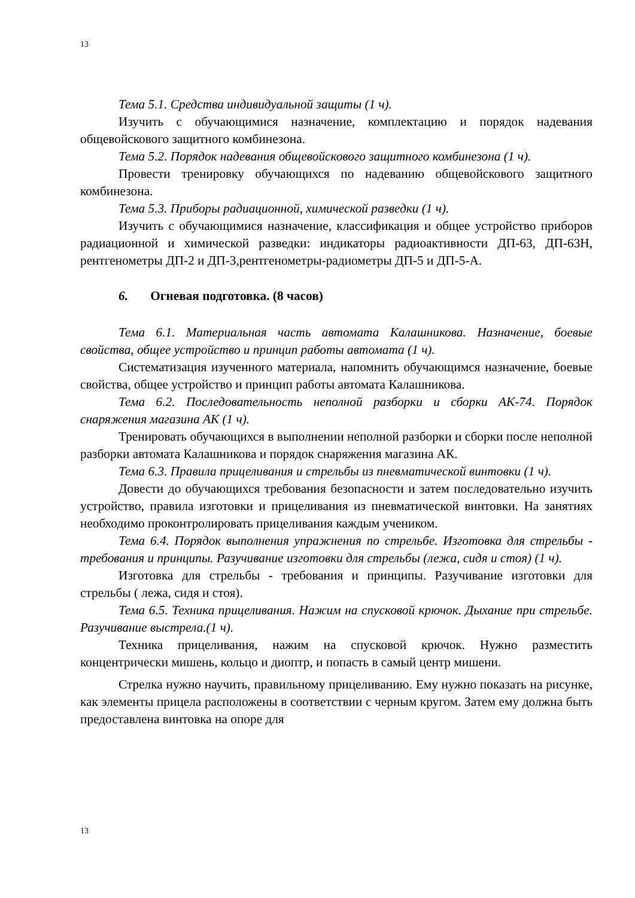13
Тема 5.1. Средства индивидуальной защиты (1 ч).
Изучить с обучающимися назначение, комплектацию и порядок надевания общевойскового защитного комбинезона.
Тема 5.2. Порядок надевания общевойскового защитного комбинезона (1 ч).
Провести тренировку обучающихся по надеванию общевойскового защитного комбинезона.
Тема 5.3. Приборы радиационной, химической разведки (1 ч).
Изучить с обучающимися назначение, классификация и общее устройство приборов радиационной и химической разведки: индикаторы радиоактивности ДП-63, ДП-63Н, рентгенометры ДП-2 и ДП-3,рентгенометры-радиометры ДП-5 и ДП-5-А.
6. Огневая подготовка. (8 часов)
Тема 6.1. Материальная часть автомата Калашникова. Назначение, боевые свойства, общее устройство и принцип работы автомата (1 ч).
Систематизация изученного материала, напомнить обучающимся назначение, боевые свойства, общее устройство и принцип работы автомата Калашникова.
Тема 6.2. Последовательность неполной разборки и сборки АК-74. Порядок снаряжения магазина АК (1 ч).
Тренировать обучающихся в выполнении неполной разборки и сборки после неполной разборки автомата Калашникова и порядок снаряжения магазина АК.
Тема 6.3. Правила прицеливания и стрельбы из пневматической винтовки (1 ч).
Довести до обучающихся требования безопасности и затем последовательно изучить устройство, правила изготовки и прицеливания из пневматической винтовки. На занятиях необходимо проконтролировать прицеливания каждым учеником.
Тема 6.4. Порядок выполнения упражнения по стрельбе. Изготовка для стрельбы - требования и принципы. Разучивание изготовки для стрельбы (лежа, сидя и стоя) (1 ч).
Изготовка для стрельбы - требования и принципы. Разучивание изготовки для стрельбы ( лежа, сидя и стоя).
Тема 6.5. Техника прицеливания. Нажим на спусковой крючок. Дыхание при стрельбе. Разучивание выстрела.(1 ч).
Техника прицеливания, нажим на спусковой крючок. Нужно разместить концентрически мишень, кольцо и диоптр, и попасть в самый центр мишени.
Стрелка нужно научить, правильному прицеливанию. Ему нужно показать на рисунке, как элементы прицела расположены в соответствии с черным кругом. Затем ему должна быть предоставлена винтовка на опоре для
13